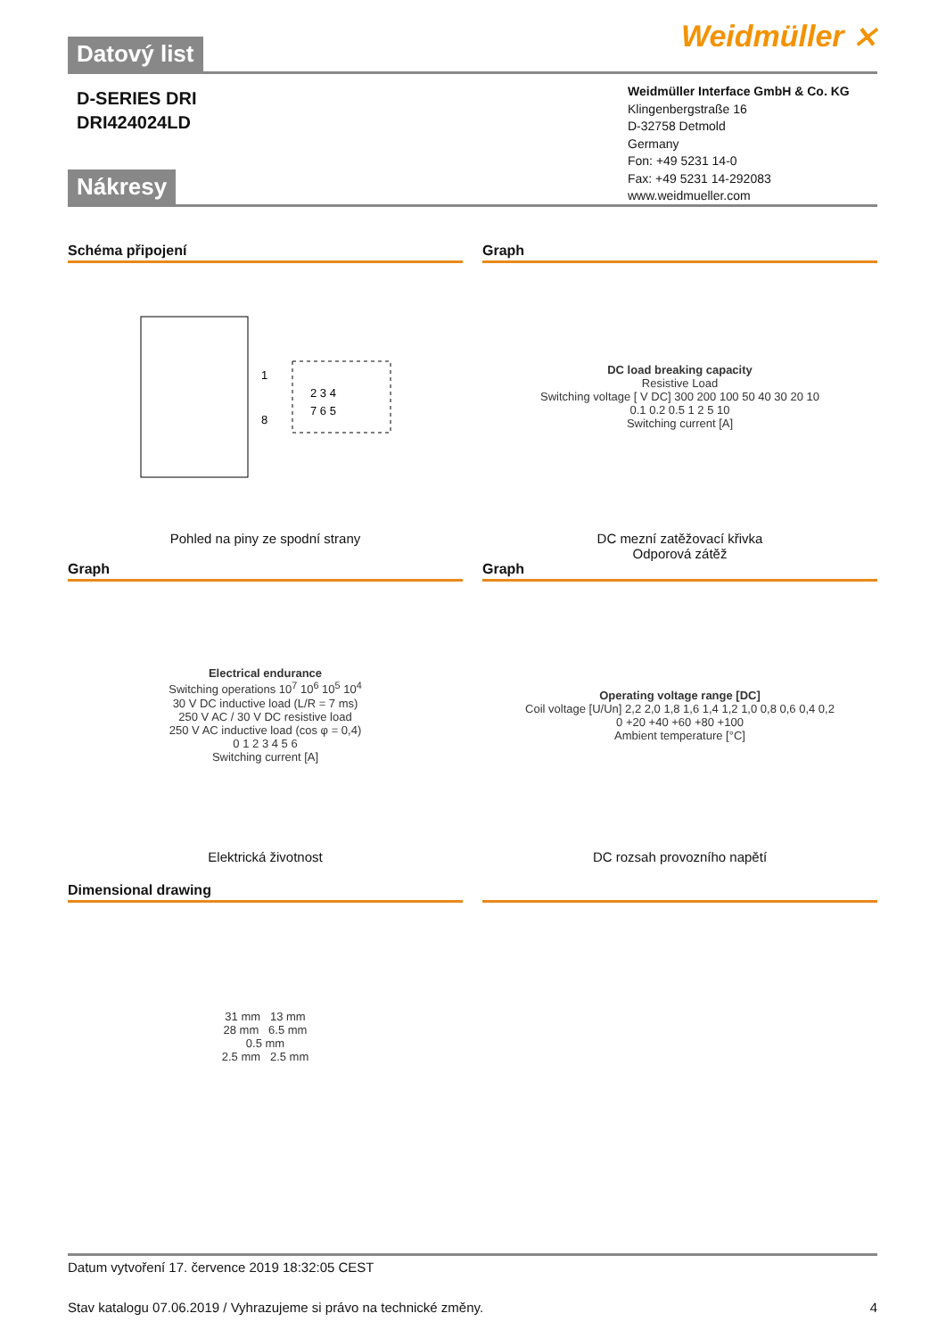Datový list
Weidmüller ⨯
D-SERIES DRI
DRI424024LD
Weidmüller Interface GmbH & Co. KG
Klingenbergstraße 16
D-32758 Detmold
Germany
Fon: +49 5231 14-0
Fax: +49 5231 14-292083
www.weidmueller.com
Nákresy
Schéma připojení
1
8
2 3 4
7 6 5
Pohled na piny ze spodní strany
Graph
DC load breaking capacity
Resistive Load
Switching voltage [ V DC] 300 200 100 50 40 30 20 10
0.1 0.2 0.5 1 2 5 10
Switching current [A]
DC mezní zatěžovací křivka
Odporová zátěž
Graph
Electrical endurance
Switching operations 10<sup>7</sup> 10<sup>6</sup> 10<sup>5</sup> 10<sup>4</sup>
30 V DC inductive load (L/R = 7 ms)
250 V AC / 30 V DC resistive load
250 V AC inductive load (cos φ = 0,4)
0 1 2 3 4 5 6
Switching current [A]
Elektrická životnost
Graph
Operating voltage range [DC]
Coil voltage [U/Un] 2,2 2,0 1,8 1,6 1,4 1,2 1,0 0,8 0,6 0,4 0,2
0 +20 +40 +60 +80 +100
Ambient temperature [°C]
DC rozsah provozního napětí
Dimensional drawing
31 mm 13 mm
28 mm 6.5 mm
0.5 mm
2.5 mm 2.5 mm
Datum vytvoření 17. července 2019 18:32:05 CEST
Stav katalogu 07.06.2019 / Vyhrazujeme si právo na technické změny. 4